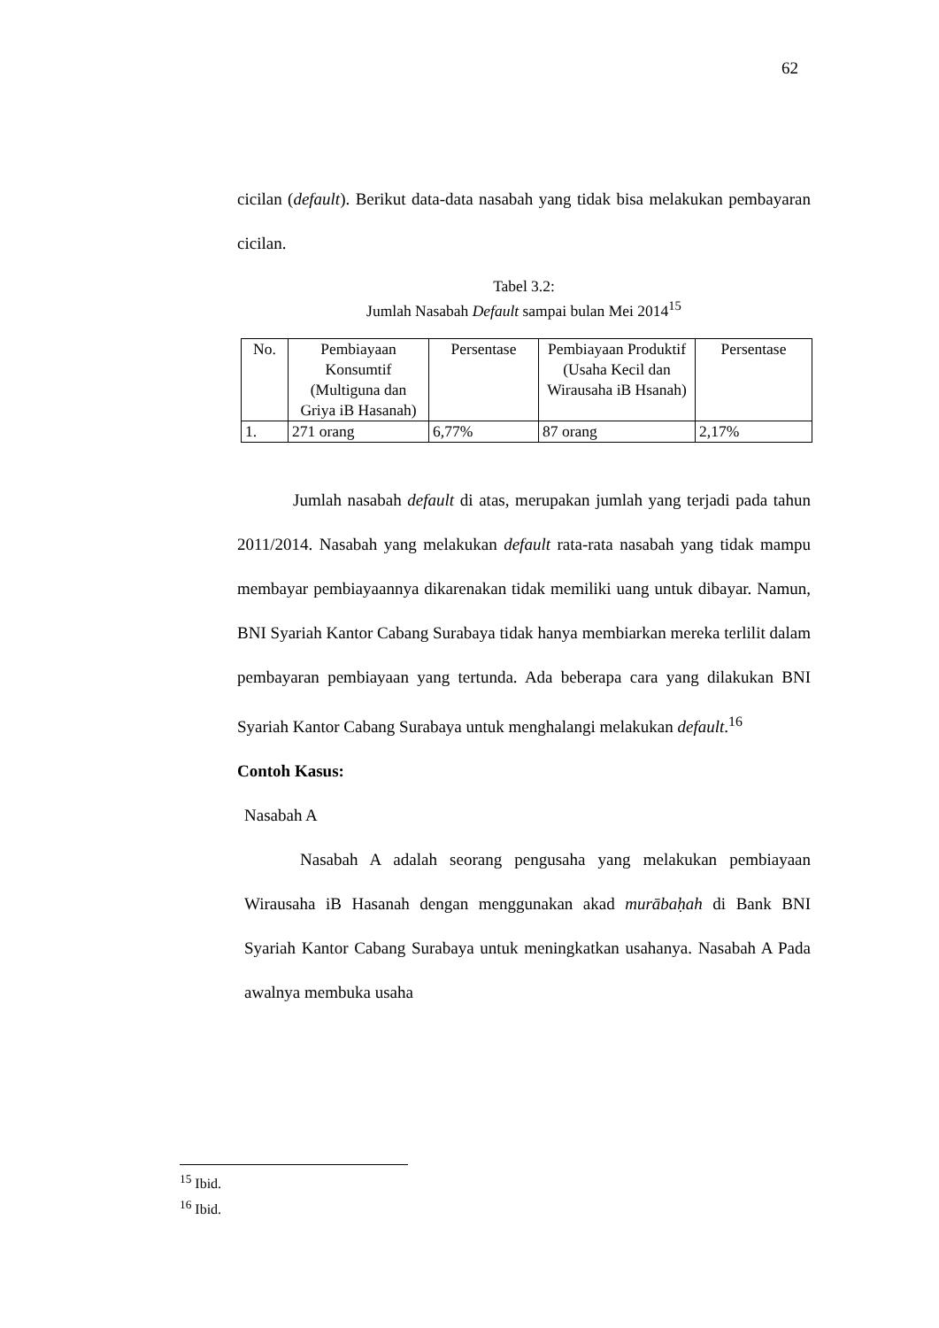62
cicilan (default). Berikut data-data nasabah yang tidak bisa melakukan pembayaran cicilan.
Tabel 3.2:
Jumlah Nasabah Default sampai bulan Mei 2014<sup>15</sup>
| No. | Pembiayaan Konsumtif (Multiguna dan Griya iB Hasanah) | Persentase | Pembiayaan Produktif (Usaha Kecil dan Wirausaha iB Hsanah) | Persentase |
| --- | --- | --- | --- | --- |
| 1. | 271 orang | 6,77% | 87 orang | 2,17% |
Jumlah nasabah default di atas, merupakan jumlah yang terjadi pada tahun 2011/2014. Nasabah yang melakukan default rata-rata nasabah yang tidak mampu membayar pembiayaannya dikarenakan tidak memiliki uang untuk dibayar. Namun, BNI Syariah Kantor Cabang Surabaya tidak hanya membiarkan mereka terlilit dalam pembayaran pembiayaan yang tertunda. Ada beberapa cara yang dilakukan BNI Syariah Kantor Cabang Surabaya untuk menghalangi melakukan default.<sup>16</sup>
Contoh Kasus:
Nasabah A
Nasabah A adalah seorang pengusaha yang melakukan pembiayaan Wirausaha iB Hasanah dengan menggunakan akad murābaḥah di Bank BNI Syariah Kantor Cabang Surabaya untuk meningkatkan usahanya. Nasabah A Pada awalnya membuka usaha
<sup>15</sup> Ibid.
<sup>16</sup> Ibid.